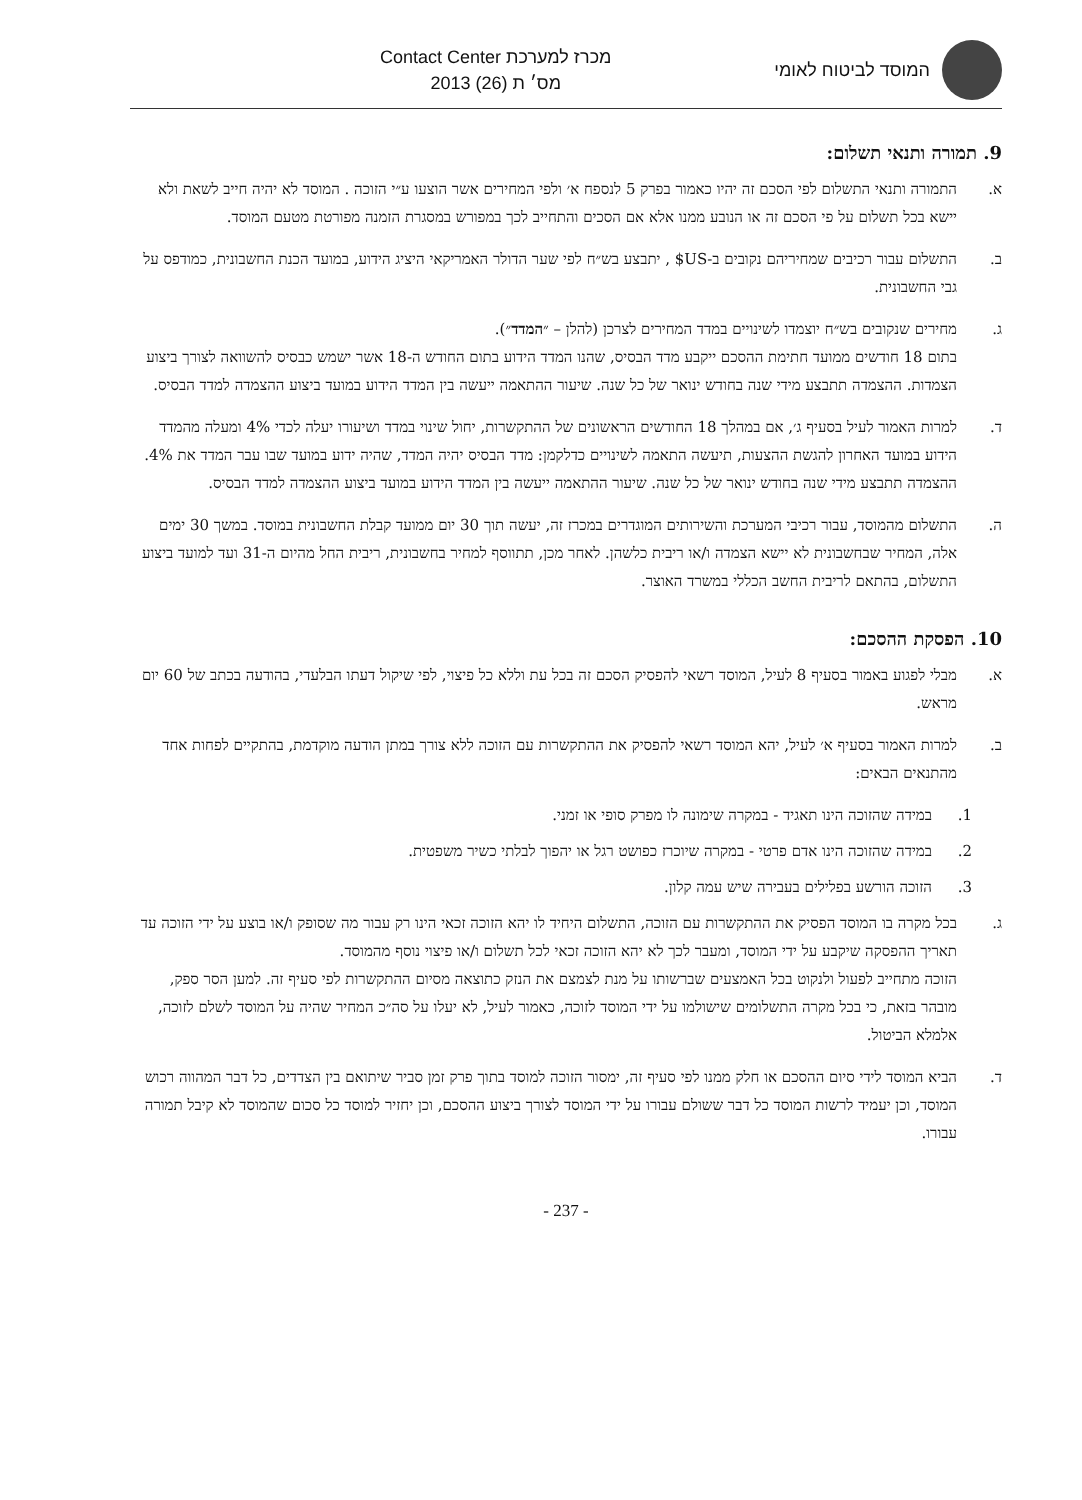המוסד לביטוח לאומי
מכרז למערכת Contact Center
מס׳ ת (26) 2013
9. תמורה ותנאי תשלום:
א. התמורה ותנאי התשלום לפי הסכם זה יהיו כאמור בפרק 5 לנספח א׳ ולפי המחירים אשר הוצעו ע״י הזוכה . המוסד לא יהיה חייב לשאת ולא יישא בכל תשלום על פי הסכם זה או הנובע ממנו אלא אם הסכים והתחייב לכך במפורש במסגרת הזמנה מפורטת מטעם המוסד.
ב. התשלום עבור רכיבים שמחיריהם נקובים ב-US$ , יתבצע בש״ח לפי שער הדולר האמריקאי היציג הידוע, במועד הכנת החשבונית, כמודפס על גבי החשבונית.
ג. מחירים שנקובים בש״ח יוצמדו לשינויים במדד המחירים לצרכן (להלן – ״המדד״).
בתום 18 חודשים ממועד חתימת ההסכם ייקבע מדד הבסיס, שהנו המדד הידוע בתום החודש ה-18 אשר ישמש כבסיס להשוואה לצורך ביצוע הצמדות. ההצמדה תתבצע מידי שנה בחודש ינואר של כל שנה. שיעור ההתאמה ייעשה בין המדד הידוע במועד ביצוע ההצמדה למדד הבסיס.
ד. למרות האמור לעיל בסעיף ג׳, אם במהלך 18 החודשים הראשונים של ההתקשרות, יחול שינוי במדד ושיעורו יעלה לכדי 4% ומעלה מהמדד הידוע במועד האחרון להגשת ההצעות, תיעשה התאמה לשינויים כדלקמן: מדד הבסיס יהיה המדד, שהיה ידוע במועד שבו עבר המדד את 4%. ההצמדה תתבצע מידי שנה בחודש ינואר של כל שנה. שיעור ההתאמה ייעשה בין המדד הידוע במועד ביצוע ההצמדה למדד הבסיס.
ה. התשלום מהמוסד, עבור רכיבי המערכת והשירותים המוגדרים במכרז זה, יעשה תוך 30 יום ממועד קבלת החשבונית במוסד. במשך 30 ימים אלה, המחיר שבחשבונית לא יישא הצמדה ו/או ריבית כלשהן. לאחר מכן, תתווסף למחיר בחשבונית, ריבית החל מהיום ה-31 ועד למועד ביצוע התשלום, בהתאם לריבית החשב הכללי במשרד האוצר.
10. הפסקת ההסכם:
א. מבלי לפגוע באמור בסעיף 8 לעיל, המוסד רשאי להפסיק הסכם זה בכל עת וללא כל פיצוי, לפי שיקול דעתו הבלעדי, בהודעה בכתב של 60 יום מראש.
ב. למרות האמור בסעיף א׳ לעיל, יהא המוסד רשאי להפסיק את ההתקשרות עם הזוכה ללא צורך במתן הודעה מוקדמת, בהתקיים לפחות אחד מהתנאים הבאים:
1. במידה שהזוכה הינו תאגיד - במקרה שימונה לו מפרק סופי או זמני.
2. במידה שהזוכה הינו אדם פרטי - במקרה שיוכרז כפושט רגל או יהפוך לבלתי כשיר משפטית.
3. הזוכה הורשע בפלילים בעבירה שיש עמה קלון.
ג. בכל מקרה בו המוסד הפסיק את ההתקשרות עם הזוכה, התשלום היחיד לו יהא הזוכה זכאי הינו רק עבור מה שסופק ו/או בוצע על ידי הזוכה עד תאריך ההפסקה שיקבע על ידי המוסד, ומעבר לכך לא יהא הזוכה זכאי לכל תשלום ו/או פיצוי נוסף מהמוסד.
הזוכה מתחייב לפעול ולנקוט בכל האמצעים שברשותו על מנת לצמצם את הנזק כתוצאה מסיום ההתקשרות לפי סעיף זה. למען הסר ספק, מובהר בזאת, כי בכל מקרה התשלומים שישולמו על ידי המוסד לזוכה, כאמור לעיל, לא יעלו על סה״כ המחיר שהיה על המוסד לשלם לזוכה, אלמלא הביטול.
ד. הביא המוסד לידי סיום ההסכם או חלק ממנו לפי סעיף זה, ימסור הזוכה למוסד בתוך פרק זמן סביר שיתואם בין הצדדים, כל דבר המהווה רכוש המוסד, וכן יעמיד לרשות המוסד כל דבר ששולם עבורו על ידי המוסד לצורך ביצוע ההסכם, וכן יחזיר למוסד כל סכום שהמוסד לא קיבל תמורה עבורו.
- 237 -